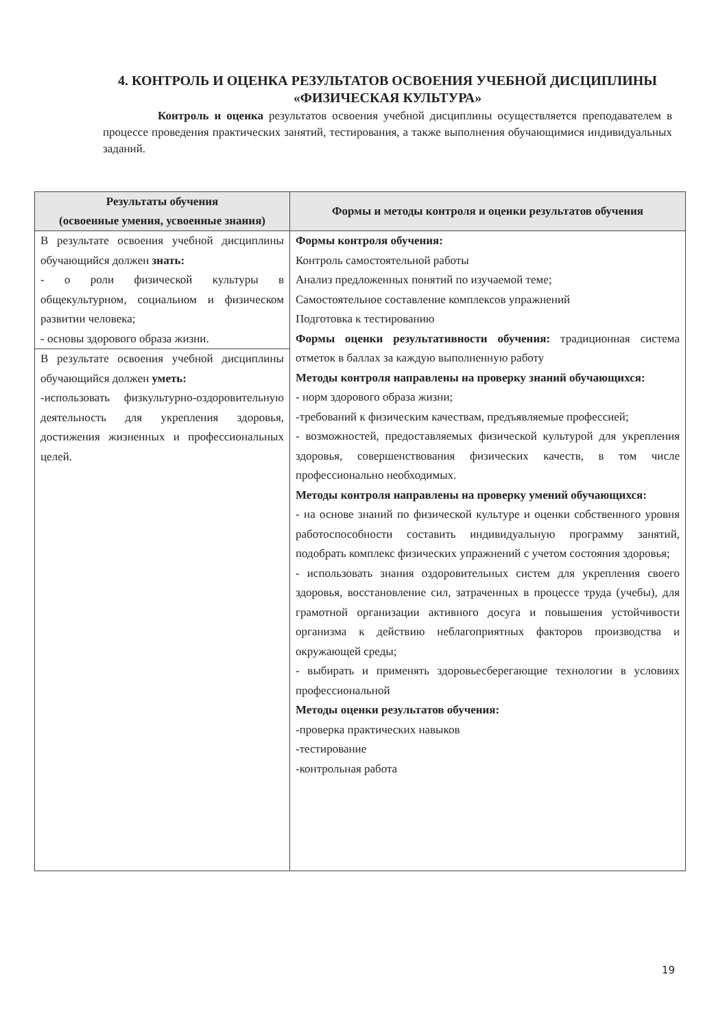4. КОНТРОЛЬ И ОЦЕНКА РЕЗУЛЬТАТОВ ОСВОЕНИЯ УЧЕБНОЙ ДИСЦИПЛИНЫ «ФИЗИЧЕСКАЯ КУЛЬТУРА»
Контроль и оценка результатов освоения учебной дисциплины осуществляется преподавателем в процессе проведения практических занятий, тестирования, а также выполнения обучающимися индивидуальных заданий.
| Результаты обучения (освоенные умения, усвоенные знания) | Формы и методы контроля и оценки результатов обучения |
| --- | --- |
| В результате освоения учебной дисциплины обучающийся должен знать: - о роли физической культуры в общекультурном, социальном и физическом развитии человека; - основы здорового образа жизни. | Формы контроля обучения: Контроль самостоятельной работы Анализ предложенных понятий по изучаемой теме; Самостоятельное составление комплексов упражнений Подготовка к тестированию Формы оценки результативности обучения: традиционная система отметок в баллах за каждую выполненную работу Методы контроля направлены на проверку знаний обучающихся: - норм здорового образа жизни; -требований к физическим качествам, предъявляемые профессией; - возможностей, предоставляемых физической культурой для укрепления здоровья, совершенствования физических качеств, в том числе профессионально необходимых. Методы контроля направлены на проверку умений обучающихся: - на основе знаний по физической культуре и оценки собственного уровня работоспособности составить индивидуальную программу занятий, подобрать комплекс физических упражнений с учетом состояния здоровья; - использовать знания оздоровительных систем для укрепления своего здоровья, восстановление сил, затраченных в процессе труда (учебы), для грамотной организации активного досуга и повышения устойчивости организма к действию неблагоприятных факторов производства и окружающей среды; - выбирать и применять здоровьесберегающие технологии в условиях профессиональной Методы оценки результатов обучения: -проверка практических навыков -тестирование -контрольная работа |
| В результате освоения учебной дисциплины обучающийся должен уметь: -использовать физкультурно-оздоровительную деятельность для укрепления здоровья, достижения жизненных и профессиональных целей. | |
19